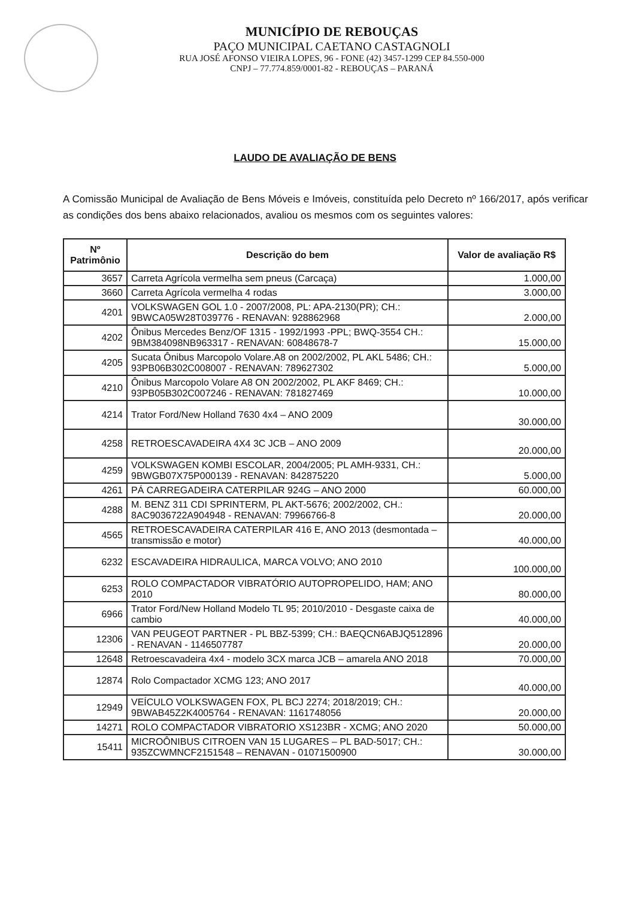MUNICÍPIO DE REBOUÇAS
PAÇO MUNICIPAL CAETANO CASTAGNOLI
RUA JOSÉ AFONSO VIEIRA LOPES, 96 - FONE (42) 3457-1299 CEP 84.550-000
CNPJ – 77.774.859/0001-82 - REBOUÇAS – PARANÁ
LAUDO DE AVALIAÇÃO DE BENS
A Comissão Municipal de Avaliação de Bens Móveis e Imóveis, constituída pelo Decreto nº 166/2017, após verificar as condições dos bens abaixo relacionados, avaliou os mesmos com os seguintes valores:
| Nº Patrimônio | Descrição do bem | Valor de avaliação R$ |
| --- | --- | --- |
| 3657 | Carreta Agrícola vermelha sem pneus (Carcaça) | 1.000,00 |
| 3660 | Carreta Agrícola vermelha 4 rodas | 3.000,00 |
| 4201 | VOLKSWAGEN GOL 1.0 - 2007/2008, PL: APA-2130(PR); CH.: 9BWCA05W28T039776 - RENAVAN: 928862968 | 2.000,00 |
| 4202 | Ônibus Mercedes Benz/OF 1315 - 1992/1993 -PPL; BWQ-3554 CH.: 9BM384098NB963317 - RENAVAN: 60848678-7 | 15.000,00 |
| 4205 | Sucata Ônibus Marcopolo Volare.A8 on 2002/2002, PL AKL 5486; CH.: 93PB06B302C008007 - RENAVAN: 789627302 | 5.000,00 |
| 4210 | Ônibus Marcopolo Volare A8 ON 2002/2002, PL AKF 8469; CH.: 93PB05B302C007246 - RENAVAN: 781827469 | 10.000,00 |
| 4214 | Trator Ford/New Holland 7630 4x4 – ANO 2009 | 30.000,00 |
| 4258 | RETROESCAVADEIRA 4X4 3C JCB – ANO 2009 | 20.000,00 |
| 4259 | VOLKSWAGEN KOMBI ESCOLAR, 2004/2005; PL AMH-9331, CH.: 9BWGB07X75P000139 - RENAVAN: 842875220 | 5.000,00 |
| 4261 | PÁ CARREGADEIRA CATERPILAR 924G – ANO 2000 | 60.000,00 |
| 4288 | M. BENZ 311 CDI SPRINTERM, PL AKT-5676; 2002/2002, CH.: 8AC9036722A904948 - RENAVAN: 79966766-8 | 20.000,00 |
| 4565 | RETROESCAVADEIRA CATERPILAR 416 E, ANO 2013 (desmontada – transmissão e motor) | 40.000,00 |
| 6232 | ESCAVADEIRA HIDRAULICA, MARCA VOLVO; ANO 2010 | 100.000,00 |
| 6253 | ROLO COMPACTADOR VIBRATÓRIO AUTOPROPELIDO, HAM; ANO 2010 | 80.000,00 |
| 6966 | Trator Ford/New Holland Modelo TL 95; 2010/2010 - Desgaste caixa de cambio | 40.000,00 |
| 12306 | VAN PEUGEOT PARTNER - PL BBZ-5399; CH.: BAEQCN6ABJQ512896 - RENAVAN - 1146507787 | 20.000,00 |
| 12648 | Retroescavadeira 4x4 - modelo 3CX marca JCB – amarela ANO 2018 | 70.000,00 |
| 12874 | Rolo Compactador XCMG 123; ANO 2017 | 40.000,00 |
| 12949 | VEÍCULO VOLKSWAGEN FOX, PL BCJ 2274; 2018/2019; CH.: 9BWAB45Z2K4005764 - RENAVAN: 1161748056 | 20.000,00 |
| 14271 | ROLO COMPACTADOR VIBRATORIO XS123BR - XCMG; ANO 2020 | 50.000,00 |
| 15411 | MICROÔNIBUS CITROEN VAN 15 LUGARES – PL BAD-5017; CH.: 935ZCWMNCF2151548 – RENAVAN - 01071500900 | 30.000,00 |